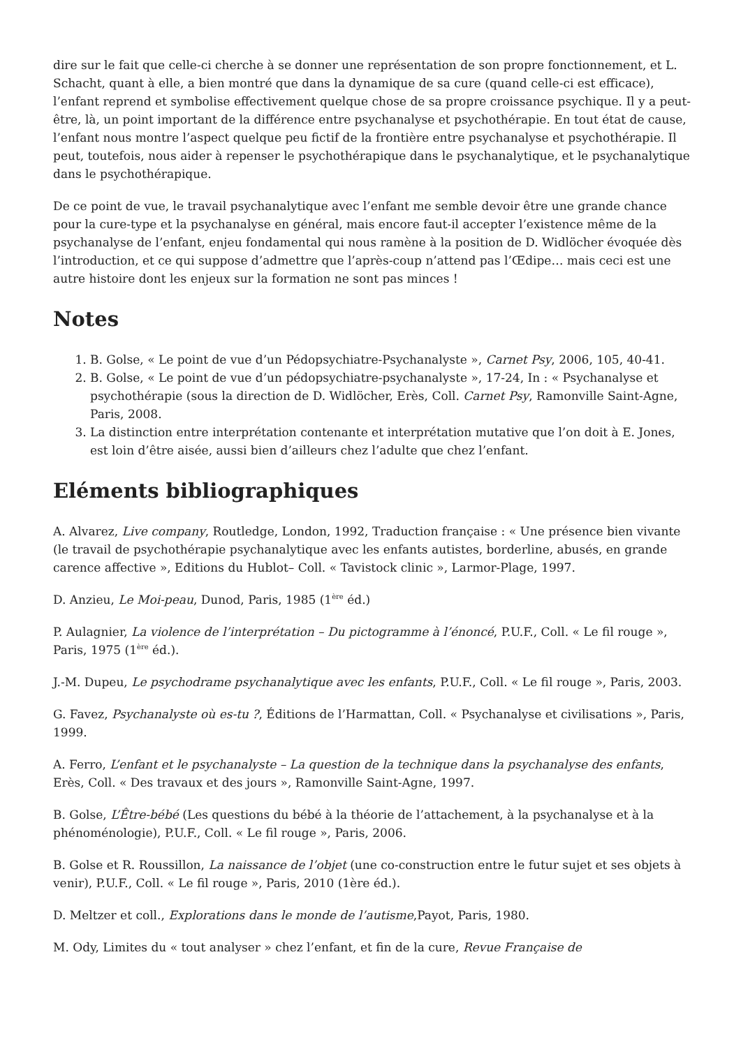dire sur le fait que celle-ci cherche à se donner une représentation de son propre fonctionnement, et L. Schacht, quant à elle, a bien montré que dans la dynamique de sa cure (quand celle-ci est efficace), l’enfant reprend et symbolise effectivement quelque chose de sa propre croissance psychique. Il y a peut-être, là, un point important de la différence entre psychanalyse et psychothérapie. En tout état de cause, l’enfant nous montre l’aspect quelque peu fictif de la frontière entre psychanalyse et psychothérapie. Il peut, toutefois, nous aider à repenser le psychothérapique dans le psychanalytique, et le psychanalytique dans le psychothérapique.
De ce point de vue, le travail psychanalytique avec l’enfant me semble devoir être une grande chance pour la cure-type et la psychanalyse en général, mais encore faut-il accepter l’existence même de la psychanalyse de l’enfant, enjeu fondamental qui nous ramène à la position de D. Widlöcher évoquée dès l’introduction, et ce qui suppose d’admettre que l’après-coup n’attend pas l’Œdipe… mais ceci est une autre histoire dont les enjeux sur la formation ne sont pas minces !
Notes
1. B. Golse, « Le point de vue d’un Pédopsychiatre-Psychanalyste », Carnet Psy, 2006, 105, 40-41.
2. B. Golse, « Le point de vue d’un pédopsychiatre-psychanalyste », 17-24, In : « Psychanalyse et psychothérapie (sous la direction de D. Widlöcher, Erès, Coll. Carnet Psy, Ramonville Saint-Agne, Paris, 2008.
3. La distinction entre interprétation contenante et interprétation mutative que l’on doit à E. Jones, est loin d’être aisée, aussi bien d’ailleurs chez l’adulte que chez l’enfant.
Eléments bibliographiques
A. Alvarez, Live company, Routledge, London, 1992, Traduction française : « Une présence bien vivante (le travail de psychothérapie psychanalytique avec les enfants autistes, borderline, abusés, en grande carence affective », Editions du Hublot– Coll. « Tavistock clinic », Larmor-Plage, 1997.
D. Anzieu, Le Moi-peau, Dunod, Paris, 1985 (1<sup>ère</sup> éd.)
P. Aulagnier, La violence de l’interprétation – Du pictogramme à l’énoncé, P.U.F., Coll. « Le fil rouge », Paris, 1975 (1<sup>ère</sup> éd.).
J.-M. Dupeu, Le psychodrame psychanalytique avec les enfants, P.U.F., Coll. « Le fil rouge », Paris, 2003.
G. Favez, Psychanalyste où es-tu ?, Éditions de l’Harmattan, Coll. « Psychanalyse et civilisations », Paris, 1999.
A. Ferro, L’enfant et le psychanalyste – La question de la technique dans la psychanalyse des enfants, Erès, Coll. « Des travaux et des jours », Ramonville Saint-Agne, 1997.
B. Golse, L’Être-bébé (Les questions du bébé à la théorie de l’attachement, à la psychanalyse et à la phénoménologie), P.U.F., Coll. « Le fil rouge », Paris, 2006.
B. Golse et R. Roussillon, La naissance de l’objet (une co-construction entre le futur sujet et ses objets à venir), P.U.F., Coll. « Le fil rouge », Paris, 2010 (1ère éd.).
D. Meltzer et coll., Explorations dans le monde de l’autisme,Payot, Paris, 1980.
M. Ody, Limites du « tout analyser » chez l’enfant, et fin de la cure, Revue Française de